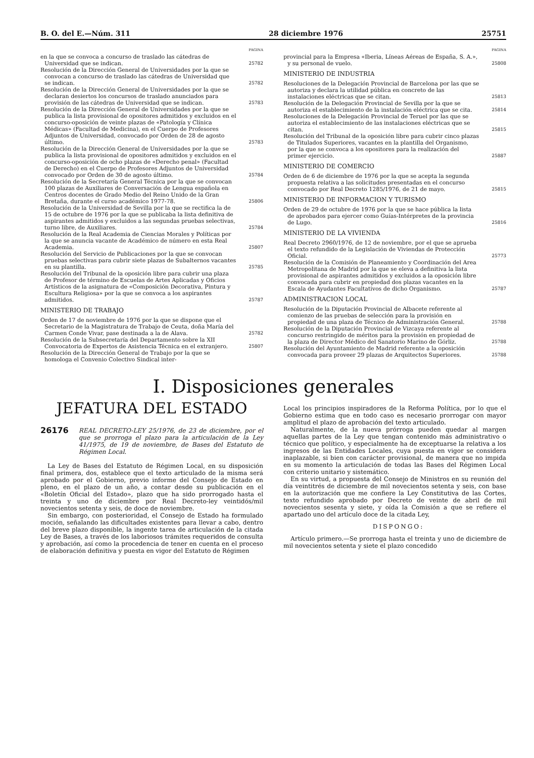B. O. del E.—Núm. 311 28 diciembre 1976 25751
PAGINA
en la que se convoca a concurso de traslado las cátedras de Universidad que se indican.
25782
Resolución de la Dirección General de Universidades por la que se convocan a concurso de traslado las cátedras de Universidad que se indican.
25782
Resolución de la Dirección General de Universidades por la que se declaran desiertos los concursos de traslado anunciados para provisión de las cátedras de Universidad que se indican.
25783
Resolución de la Dirección General de Universidades por la que se publica la lista provisional de opositores admitidos y excluidos en el concurso-oposición de veinte plazas de «Patología y Clínica Médicas» (Facultad de Medicina), en el Cuerpo de Profesores Adjuntos de Universidad, convocado por Orden de 28 de agosto último.
25783
Resolución de la Dirección General de Universidades por la que se publica la lista provisional de opositores admitidos y excluidos en el concurso-oposición de ocho plazas de «Derecho penal» (Facultad de Derecho) en el Cuerpo de Profesores Adjuntos de Universidad convocado por Orden de 30 de agosto último.
25784
Resolución de la Secretaría General Técnica por la que se convocan 100 plazas de Auxiliares de Conversación de Lengua española en Centros docentes de Grado Medio del Reino Unido de la Gran Bretaña, durante el curso académico 1977-78.
25806
Resolución de la Universidad de Sevilla por la que se rectifica la de 15 de octubre de 1976 por la que se publicaba la lista definitiva de aspirantes admitidos y excluidos a las segundas pruebas selectivas, turno libre, de Auxiliares.
25784
Resolución de la Real Academia de Ciencias Morales y Políticas por la que se anuncia vacante de Académico de número en esta Real Academia.
25807
Resolución del Servicio de Publicaciones por la que se convocan pruebas selectivas para cubrir siete plazas de Subalternos vacantes en su plantilla.
25785
Resolución del Tribunal de la oposición libre para cubrir una plaza de Profesor de término de Escuelas de Artes Aplicadas y Oficios Artísticos de la asignatura de «Composición Decorativa, Pintura y Escultura Religiosa» por la que se convoca a los aspirantes admitidos.
25787
MINISTERIO DE TRABAJO
Orden de 17 de noviembre de 1976 por la que se dispone que el Secretario de la Magistratura de Trabajo de Ceuta, doña María del Carmen Conde Vivar, pase destinada a la de Alava.
25782
Resolución de la Subsecretaría del Departamento sobre la XII Convocatoria de Expertos de Asistencia Técnica en el extranjero.
25807
Resolución de la Dirección General de Trabajo por la que se homologa el Convenio Colectivo Sindical inter-
PAGINA
provincial para la Empresa «Iberia, Líneas Aéreas de España, S. A.», y su personal de vuelo.
25808
MINISTERIO DE INDUSTRIA
Resoluciones de la Delegación Provincial de Barcelona por las que se autoriza y declara la utilidad pública en concreto de las instalaciones eléctricas que se citan.
25813
Resolución de la Delegación Provincial de Sevilla por la que se autoriza el establecimiento de la instalación eléctrica que se cita.
25814
Resoluciones de la Delegación Provincial de Teruel por las que se autoriza el establecimiento de las instalaciones eléctricas que se citan.
25815
Resolución del Tribunal de la oposición libre para cubrir cinco plazas de Titulados Superiores, vacantes en la plantilla del Organismo, por la que se convoca a los opositores para la realización del primer ejercicio.
25887
MINISTERIO DE COMERCIO
Orden de 6 de diciembre de 1976 por la que se acepta la segunda propuesta relativa a las solicitudes presentadas en el concurso convocado por Real Decreto 1285/1976, de 21 de mayo.
25815
MINISTERIO DE INFORMACION Y TURISMO
Orden de 29 de octubre de 1976 por la que se hace pública la lista de aprobados para ejercer como Guías-Intérpretes de la provincia de Lugo.
25816
MINISTERIO DE LA VIVIENDA
Real Decreto 2960/1976, de 12 de noviembre, por el que se aprueba el texto refundido de la Legislación de Viviendas de Protección Oficial.
25773
Resolución de la Comisión de Planeamiento y Coordinación del Area Metropolitana de Madrid por la que se eleva a definitiva la lista provisional de aspirantes admitidos y excluidos a la oposición libre convocada para cubrir en propiedad dos plazas vacantes en la Escala de Ayudantes Facultativos de dicho Organismo.
25787
ADMINISTRACION LOCAL
Resolución de la Diputación Provincial de Albacete referente al comienzo de las pruebas de selección para la provisión en propiedad de una plaza de Técnico de Administración General.
25788
Resolución de la Diputación Provincial de Vizcaya referente al concurso restringido de méritos para la provisión en propiedad de la plaza de Director Médico del Sanatorio Marino de Górliz.
25788
Resolución del Ayuntamiento de Madrid referente a la oposición convocada para proveer 29 plazas de Arquitectos Superiores.
25788
I. Disposiciones generales
JEFATURA DEL ESTADO
26176 REAL DECRETO-LEY 25/1976, de 23 de diciembre, por el que se prorroga el plazo para la articulación de la Ley 41/1975, de 19 de noviembre, de Bases del Estatuto de Régimen Local.
La Ley de Bases del Estatuto de Régimen Local, en su disposición final primera, dos, establece que el texto articulado de la misma será aprobado por el Gobierno, previo informe del Consejo de Estado en pleno, en el plazo de un año, a contar desde su publicación en el «Boletín Oficial del Estado», plazo que ha sido prorrogado hasta el treinta y uno de diciembre por Real Decreto-ley veintidós/mil novecientos setenta y seis, de doce de noviembre.
Sin embargo, con posterioridad, el Consejo de Estado ha formulado moción, señalando las dificultades existentes para llevar a cabo, dentro del breve plazo disponible, la ingente tarea de articulación de la citada Ley de Bases, a través de los laboriosos trámites requeridos de consulta y aprobación, así como la procedencia de tener en cuenta en el proceso de elaboración definitiva y puesta en vigor del Estatuto de Régimen
Local los principios inspiradores de la Reforma Política, por lo que el Gobierno estima que en todo caso es necesario prorrogar con mayor amplitud el plazo de aprobación del texto articulado.
Naturalmente, de la nueva prórroga pueden quedar al margen aquellas partes de la Ley que tengan contenido más administrativo o técnico que político, y especialmente ha de exceptuarse la relativa a los ingresos de las Entidades Locales, cuya puesta en vigor se considera inaplazable, si bien con carácter provisional, de manera que no impida en su momento la articulación de todas las Bases del Régimen Local con criterio unitario y sistemático.
En su virtud, a propuesta del Consejo de Ministros en su reunión del día veintitrés de diciembre de mil novecientos setenta y seis, con base en la autorización que me confiere la Ley Constitutiva de las Cortes, texto refundido aprobado por Decreto de veinte de abril de mil novecientos sesenta y siete, y oída la Comisión a que se refiere el apartado uno del artículo doce de la citada Ley,
DISPONGO:
Artículo primero.—Se prorroga hasta el treinta y uno de diciembre de mil novecientos setenta y siete el plazo concedido